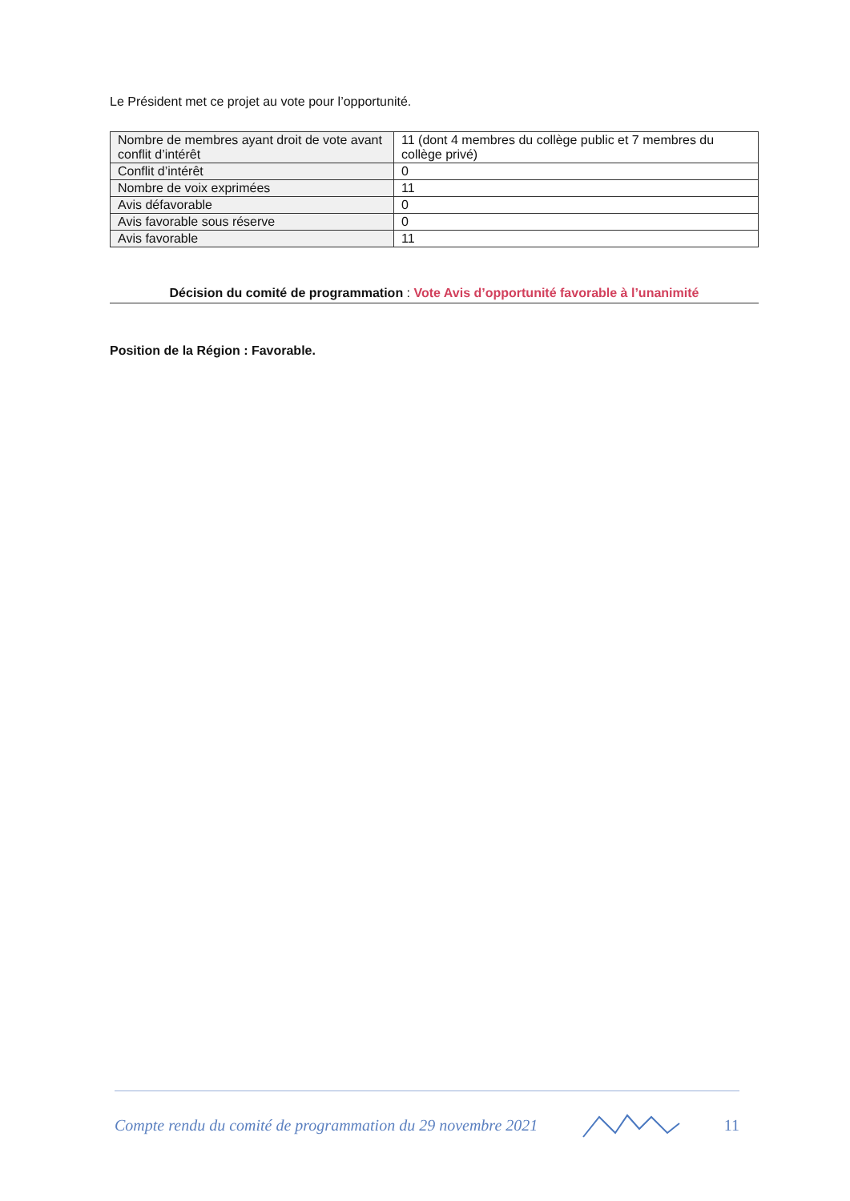Le Président met ce projet au vote pour l’opportunité.
| Nombre de membres ayant droit de vote avant conflit d’intérêt | 11 (dont 4 membres du collège public et 7 membres du collège privé) |
| Conflit d’intérêt | 0 |
| Nombre de voix exprimées | 11 |
| Avis défavorable | 0 |
| Avis favorable sous réserve | 0 |
| Avis favorable | 11 |
Décision du comité de programmation : Vote Avis d’opportunité favorable à l’unanimité
Position de la Région : Favorable.
Compte rendu du comité de programmation du 29 novembre 2021 11